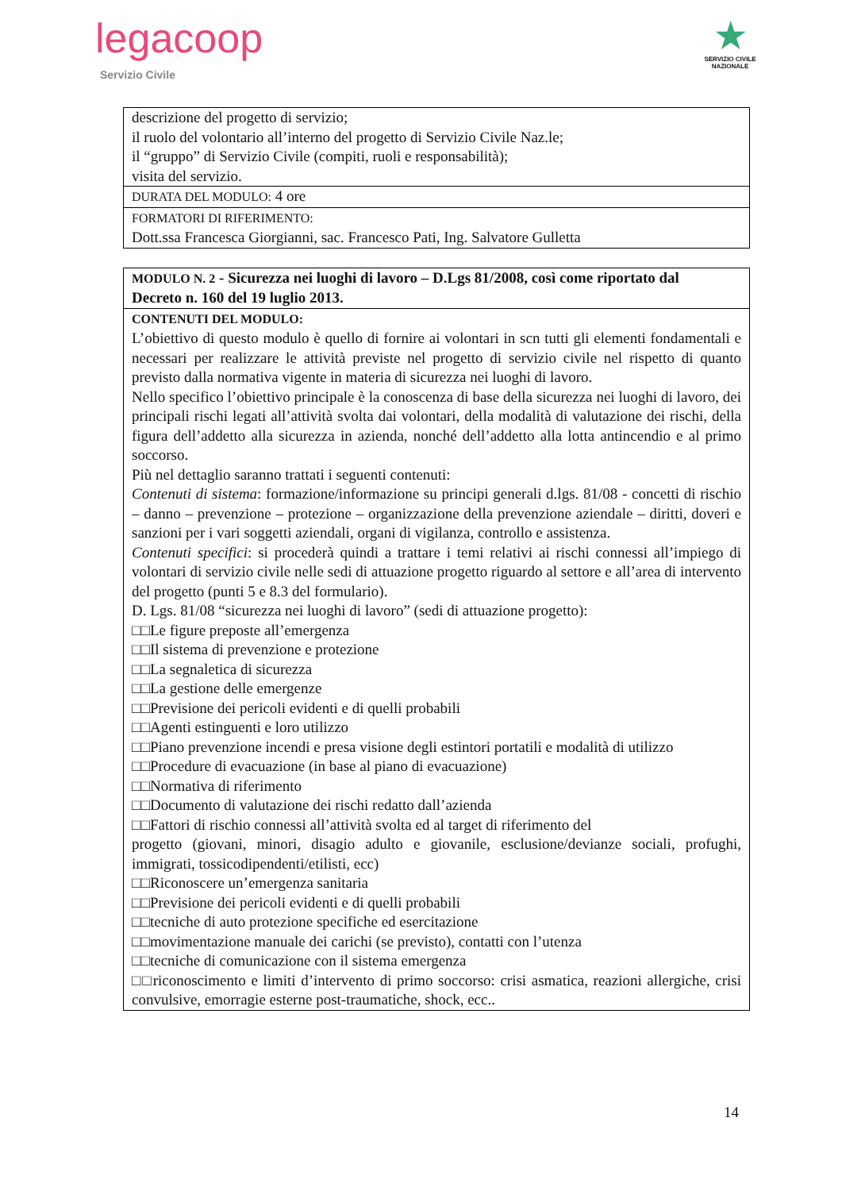legacoop
Servizio Civile
★
SERVIZIO CIVILE
NAZIONALE
| descrizione del progetto di servizio; il ruolo del volontario all’interno del progetto di Servizio Civile Naz.le; il “gruppo” di Servizio Civile (compiti, ruoli e responsabilità); visita del servizio. |
| DURATA DEL MODULO: 4 ore |
| FORMATORI DI RIFERIMENTO: Dott.ssa Francesca Giorgianni, sac. Francesco Pati, Ing. Salvatore Gulletta |
| MODULO N. 2 - Sicurezza nei luoghi di lavoro – D.Lgs 81/2008, così come riportato dal Decreto n. 160 del 19 luglio 2013. |
| CONTENUTI DEL MODULO: L’obiettivo di questo modulo è quello di fornire ai volontari in scn tutti gli elementi fondamentali e necessari per realizzare le attività previste nel progetto di servizio civile nel rispetto di quanto previsto dalla normativa vigente in materia di sicurezza nei luoghi di lavoro. Nello specifico l’obiettivo principale è la conoscenza di base della sicurezza nei luoghi di lavoro, dei principali rischi legati all’attività svolta dai volontari, della modalità di valutazione dei rischi, della figura dell’addetto alla sicurezza in azienda, nonché dell’addetto alla lotta antincendio e al primo soccorso. Più nel dettaglio saranno trattati i seguenti contenuti: Contenuti di sistema : formazione/informazione su principi generali d.lgs. 81/08 - concetti di rischio – danno – prevenzione – protezione – organizzazione della prevenzione aziendale – diritti, doveri e sanzioni per i vari soggetti aziendali, organi di vigilanza, controllo e assistenza. Contenuti specifici : si procederà quindi a trattare i temi relativi ai rischi connessi all’impiego di volontari di servizio civile nelle sedi di attuazione progetto riguardo al settore e all’area di intervento del progetto (punti 5 e 8.3 del formulario). D. Lgs. 81/08 “sicurezza nei luoghi di lavoro” (sedi di attuazione progetto): □□Le figure preposte all’emergenza □□Il sistema di prevenzione e protezione □□La segnaletica di sicurezza □□La gestione delle emergenze □□Previsione dei pericoli evidenti e di quelli probabili □□Agenti estinguenti e loro utilizzo □□Piano prevenzione incendi e presa visione degli estintori portatili e modalità di utilizzo □□Procedure di evacuazione (in base al piano di evacuazione) □□Normativa di riferimento □□Documento di valutazione dei rischi redatto dall’azienda □□Fattori di rischio connessi all’attività svolta ed al target di riferimento del progetto (giovani, minori, disagio adulto e giovanile, esclusione/devianze sociali, profughi, immigrati, tossicodipendenti/etilisti, ecc) □□Riconoscere un’emergenza sanitaria □□Previsione dei pericoli evidenti e di quelli probabili □□tecniche di auto protezione specifiche ed esercitazione □□movimentazione manuale dei carichi (se previsto), contatti con l’utenza □□tecniche di comunicazione con il sistema emergenza □□riconoscimento e limiti d’intervento di primo soccorso: crisi asmatica, reazioni allergiche, crisi convulsive, emorragie esterne post-traumatiche, shock, ecc.. |
14